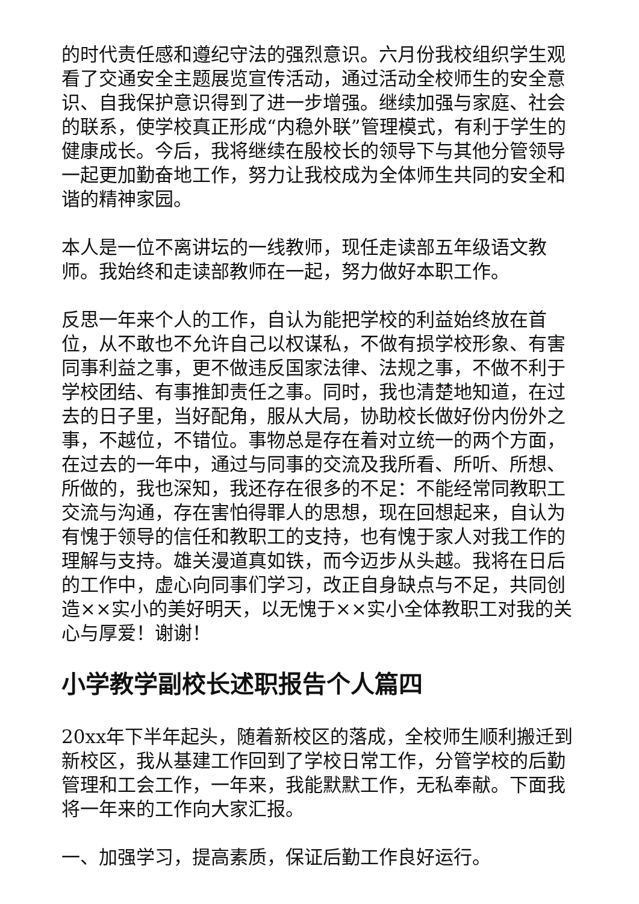的时代责任感和遵纪守法的强烈意识。六月份我校组织学生观看了交通安全主题展览宣传活动，通过活动全校师生的安全意识、自我保护意识得到了进一步增强。继续加强与家庭、社会的联系，使学校真正形成“内稳外联”管理模式，有利于学生的健康成长。今后，我将继续在殷校长的领导下与其他分管领导一起更加勤奋地工作，努力让我校成为全体师生共同的安全和谐的精神家园。
本人是一位不离讲坛的一线教师，现任走读部五年级语文教师。我始终和走读部教师在一起，努力做好本职工作。
反思一年来个人的工作，自认为能把学校的利益始终放在首位，从不敢也不允许自己以权谋私，不做有损学校形象、有害同事利益之事，更不做违反国家法律、法规之事，不做不利于学校团结、有事推卸责任之事。同时，我也清楚地知道，在过去的日子里，当好配角，服从大局，协助校长做好份内份外之事，不越位，不错位。事物总是存在着对立统一的两个方面，在过去的一年中，通过与同事的交流及我所看、所听、所想、所做的，我也深知，我还存在很多的不足：不能经常同教职工交流与沟通，存在害怕得罪人的思想，现在回想起来，自认为有愧于领导的信任和教职工的支持，也有愧于家人对我工作的理解与支持。雄关漫道真如铁，而今迈步从头越。我将在日后的工作中，虚心向同事们学习，改正自身缺点与不足，共同创造××实小的美好明天，以无愧于××实小全体教职工对我的关心与厚爱！谢谢！
小学教学副校长述职报告个人篇四
20xx年下半年起头，随着新校区的落成，全校师生顺利搬迁到新校区，我从基建工作回到了学校日常工作，分管学校的后勤管理和工会工作，一年来，我能默默工作，无私奉献。下面我将一年来的工作向大家汇报。
一、加强学习，提高素质，保证后勤工作良好运行。